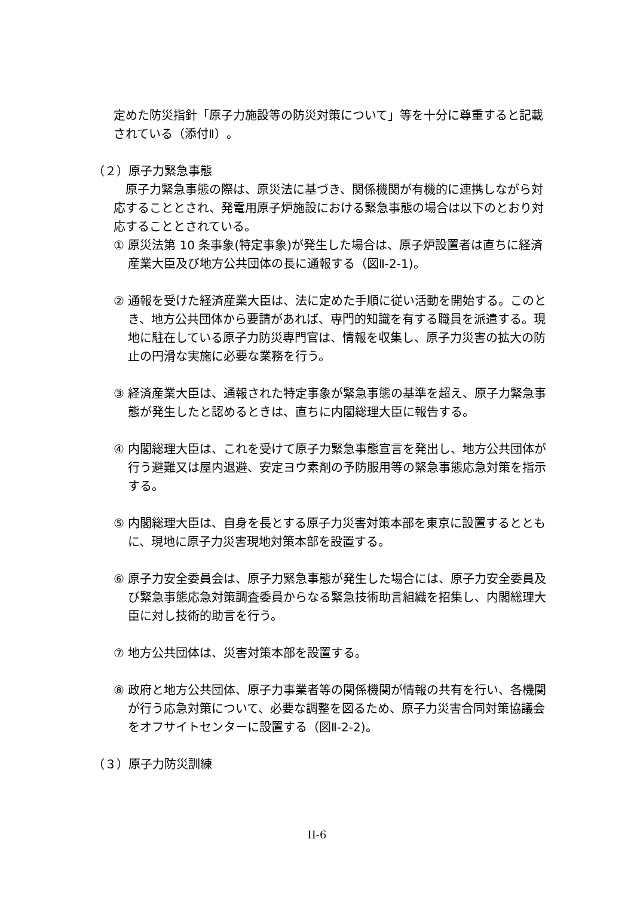定めた防災指針「原子力施設等の防災対策について」等を十分に尊重すると記載されている（添付Ⅱ）。
（２）原子力緊急事態
　原子力緊急事態の際は、原災法に基づき、関係機関が有機的に連携しながら対応することとされ、発電用原子炉施設における緊急事態の場合は以下のとおり対応することとされている。
① 原災法第 10 条事象(特定事象)が発生した場合は、原子炉設置者は直ちに経済産業大臣及び地方公共団体の長に通報する（図Ⅱ-2-1)。
② 通報を受けた経済産業大臣は、法に定めた手順に従い活動を開始する。このとき、地方公共団体から要請があれば、専門的知識を有する職員を派遣する。現地に駐在している原子力防災専門官は、情報を収集し、原子力災害の拡大の防止の円滑な実施に必要な業務を行う。
③ 経済産業大臣は、通報された特定事象が緊急事態の基準を超え、原子力緊急事態が発生したと認めるときは、直ちに内閣総理大臣に報告する。
④ 内閣総理大臣は、これを受けて原子力緊急事態宣言を発出し、地方公共団体が行う避難又は屋内退避、安定ヨウ素剤の予防服用等の緊急事態応急対策を指示する。
⑤ 内閣総理大臣は、自身を長とする原子力災害対策本部を東京に設置するとともに、現地に原子力災害現地対策本部を設置する。
⑥ 原子力安全委員会は、原子力緊急事態が発生した場合には、原子力安全委員及び緊急事態応急対策調査委員からなる緊急技術助言組織を招集し、内閣総理大臣に対し技術的助言を行う。
⑦ 地方公共団体は、災害対策本部を設置する。
⑧ 政府と地方公共団体、原子力事業者等の関係機関が情報の共有を行い、各機関が行う応急対策について、必要な調整を図るため、原子力災害合同対策協議会をオフサイトセンターに設置する（図Ⅱ-2-2)。
（３）原子力防災訓練
II-6